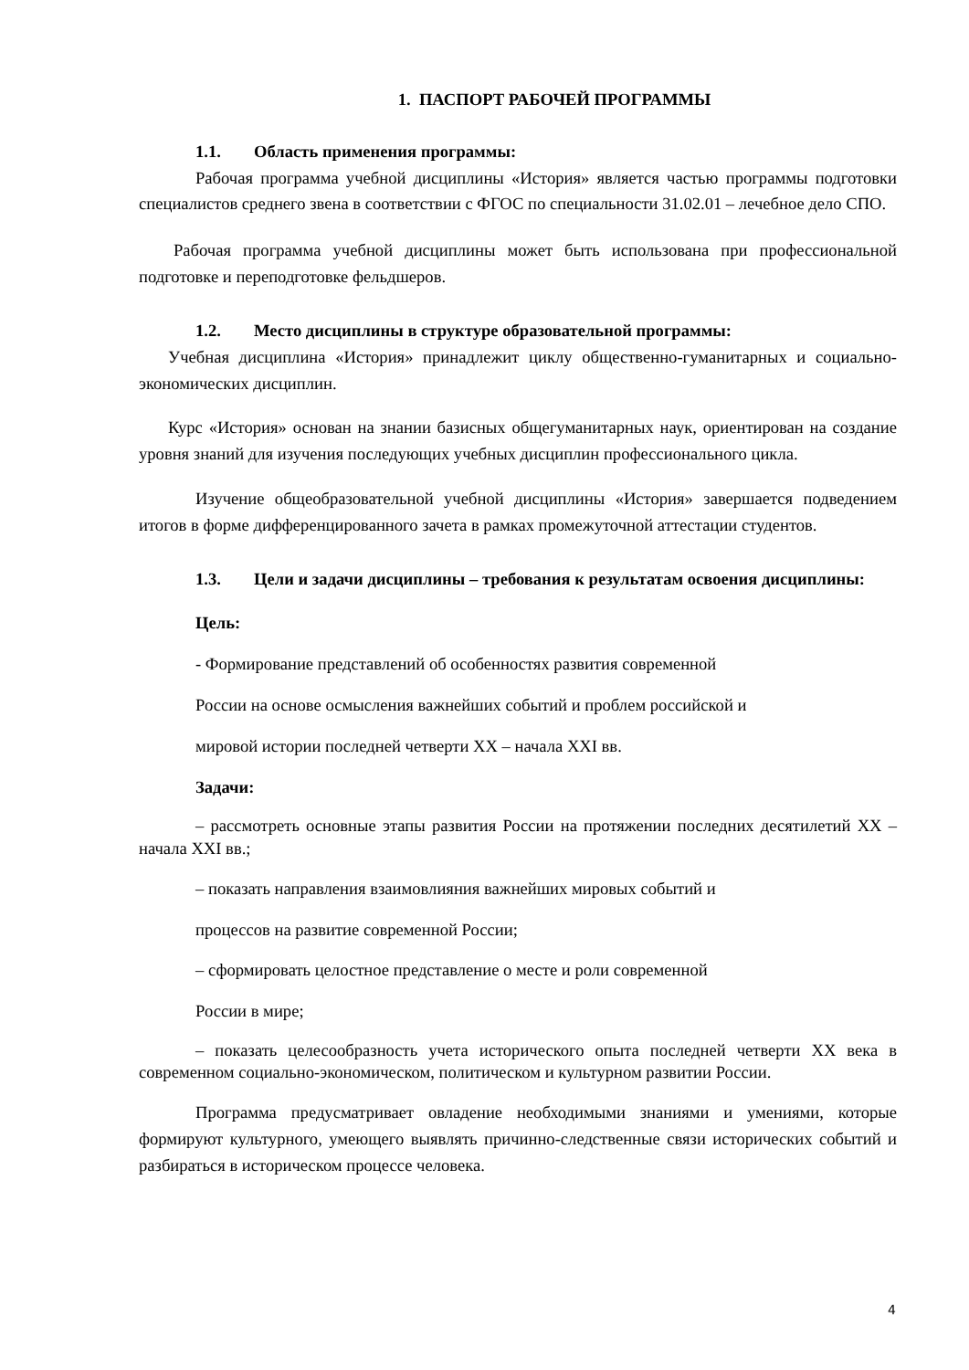1. ПАСПОРТ РАБОЧЕЙ ПРОГРАММЫ
1.1. Область применения программы:
Рабочая программа учебной дисциплины «История» является частью программы подготовки специалистов среднего звена в соответствии с ФГОС по специальности 31.02.01 – лечебное дело СПО.
Рабочая программа учебной дисциплины может быть использована при профессиональной подготовке и переподготовке фельдшеров.
1.2. Место дисциплины в структуре образовательной программы:
Учебная дисциплина «История» принадлежит циклу общественно-гуманитарных и социально-экономических дисциплин.
Курс «История» основан на знании базисных общегуманитарных наук, ориентирован на создание уровня знаний для изучения последующих учебных дисциплин профессионального цикла.
Изучение общеобразовательной учебной дисциплины «История» завершается подведением итогов в форме дифференцированного зачета в рамках промежуточной аттестации студентов.
1.3. Цели и задачи дисциплины – требования к результатам освоения дисциплины:
Цель:
- Формирование представлений об особенностях развития современной
России на основе осмысления важнейших событий и проблем российской и
мировой истории последней четверти XX – начала XXI вв.
Задачи:
– рассмотреть основные этапы развития России на протяжении последних десятилетий XX – начала XXI вв.;
– показать направления взаимовлияния важнейших мировых событий и
процессов на развитие современной России;
– сформировать целостное представление о месте и роли современной
России в мире;
– показать целесообразность учета исторического опыта последней четверти XX века в современном социально-экономическом, политическом и культурном развитии России.
Программа предусматривает овладение необходимыми знаниями и умениями, которые формируют культурного, умеющего выявлять причинно-следственные связи исторических событий и разбираться в историческом процессе человека.
4